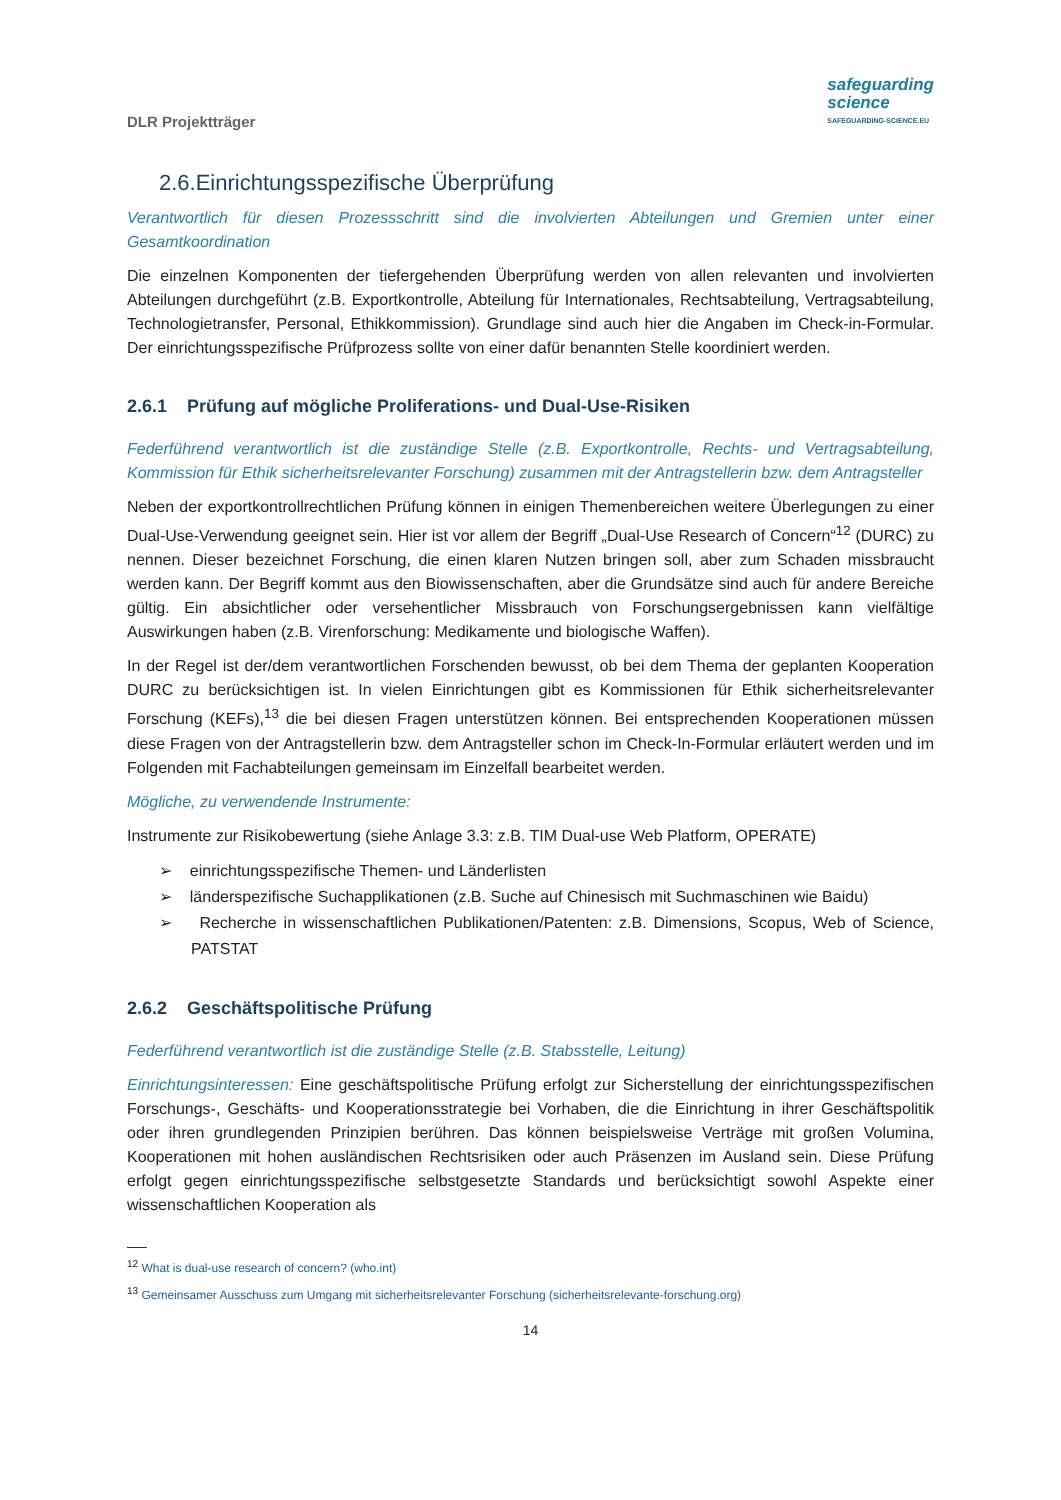DLR Projektträger
safeguarding
science
SAFEGUARDING-SCIENCE.EU
2.6.Einrichtungsspezifische Überprüfung
Verantwortlich für diesen Prozessschritt sind die involvierten Abteilungen und Gremien unter einer Gesamtkoordination
Die einzelnen Komponenten der tiefergehenden Überprüfung werden von allen relevanten und involvierten Abteilungen durchgeführt (z.B. Exportkontrolle, Abteilung für Internationales, Rechtsabteilung, Vertragsabteilung, Technologietransfer, Personal, Ethikkommission). Grundlage sind auch hier die Angaben im Check-in-Formular. Der einrichtungsspezifische Prüfprozess sollte von einer dafür benannten Stelle koordiniert werden.
2.6.1 Prüfung auf mögliche Proliferations- und Dual-Use-Risiken
Federführend verantwortlich ist die zuständige Stelle (z.B. Exportkontrolle, Rechts- und Vertragsabteilung, Kommission für Ethik sicherheitsrelevanter Forschung) zusammen mit der Antragstellerin bzw. dem Antragsteller
Neben der exportkontrollrechtlichen Prüfung können in einigen Themenbereichen weitere Überlegungen zu einer Dual-Use-Verwendung geeignet sein. Hier ist vor allem der Begriff „Dual-Use Research of Concern“<sup>12</sup> (DURC) zu nennen. Dieser bezeichnet Forschung, die einen klaren Nutzen bringen soll, aber zum Schaden missbraucht werden kann. Der Begriff kommt aus den Biowissenschaften, aber die Grundsätze sind auch für andere Bereiche gültig. Ein absichtlicher oder versehentlicher Missbrauch von Forschungsergebnissen kann vielfältige Auswirkungen haben (z.B. Virenforschung: Medikamente und biologische Waffen).
In der Regel ist der/dem verantwortlichen Forschenden bewusst, ob bei dem Thema der geplanten Kooperation DURC zu berücksichtigen ist. In vielen Einrichtungen gibt es Kommissionen für Ethik sicherheitsrelevanter Forschung (KEFs),<sup>13</sup> die bei diesen Fragen unterstützen können. Bei entsprechenden Kooperationen müssen diese Fragen von der Antragstellerin bzw. dem Antragsteller schon im Check-In-Formular erläutert werden und im Folgenden mit Fachabteilungen gemeinsam im Einzelfall bearbeitet werden.
Mögliche, zu verwendende Instrumente:
Instrumente zur Risikobewertung (siehe Anlage 3.3: z.B. TIM Dual-use Web Platform, OPERATE)
➢ einrichtungsspezifische Themen- und Länderlisten
➢ länderspezifische Suchapplikationen (z.B. Suche auf Chinesisch mit Suchmaschinen wie Baidu)
➢ Recherche in wissenschaftlichen Publikationen/Patenten: z.B. Dimensions, Scopus, Web of Science, PATSTAT
2.6.2 Geschäftspolitische Prüfung
Federführend verantwortlich ist die zuständige Stelle (z.B. Stabsstelle, Leitung)
Einrichtungsinteressen: Eine geschäftspolitische Prüfung erfolgt zur Sicherstellung der einrichtungsspezifischen Forschungs-, Geschäfts- und Kooperationsstrategie bei Vorhaben, die die Einrichtung in ihrer Geschäftspolitik oder ihren grundlegenden Prinzipien berühren. Das können beispielsweise Verträge mit großen Volumina, Kooperationen mit hohen ausländischen Rechtsrisiken oder auch Präsenzen im Ausland sein. Diese Prüfung erfolgt gegen einrichtungsspezifische selbstgesetzte Standards und berücksichtigt sowohl Aspekte einer wissenschaftlichen Kooperation als
<sup>12</sup> What is dual-use research of concern? (who.int)
<sup>13</sup> Gemeinsamer Ausschuss zum Umgang mit sicherheitsrelevanter Forschung (sicherheitsrelevante-forschung.org)
14